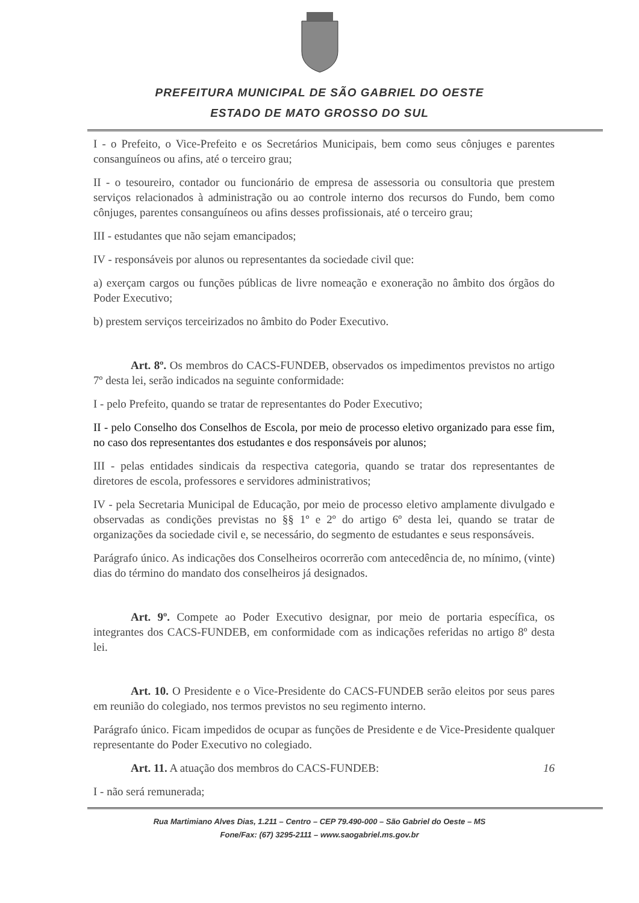PREFEITURA MUNICIPAL DE SÃO GABRIEL DO OESTE
ESTADO DE MATO GROSSO DO SUL
I - o Prefeito, o Vice-Prefeito e os Secretários Municipais, bem como seus cônjuges e parentes consanguíneos ou afins, até o terceiro grau;
II - o tesoureiro, contador ou funcionário de empresa de assessoria ou consultoria que prestem serviços relacionados à administração ou ao controle interno dos recursos do Fundo, bem como cônjuges, parentes consanguíneos ou afins desses profissionais, até o terceiro grau;
III - estudantes que não sejam emancipados;
IV - responsáveis por alunos ou representantes da sociedade civil que:
a) exerçam cargos ou funções públicas de livre nomeação e exoneração no âmbito dos órgãos do Poder Executivo;
b) prestem serviços terceirizados no âmbito do Poder Executivo.
Art. 8º. Os membros do CACS-FUNDEB, observados os impedimentos previstos no artigo 7º desta lei, serão indicados na seguinte conformidade:
I - pelo Prefeito, quando se tratar de representantes do Poder Executivo;
II - pelo Conselho dos Conselhos de Escola, por meio de processo eletivo organizado para esse fim, no caso dos representantes dos estudantes e dos responsáveis por alunos;
III - pelas entidades sindicais da respectiva categoria, quando se tratar dos representantes de diretores de escola, professores e servidores administrativos;
IV - pela Secretaria Municipal de Educação, por meio de processo eletivo amplamente divulgado e observadas as condições previstas no §§ 1º e 2º do artigo 6º desta lei, quando se tratar de organizações da sociedade civil e, se necessário, do segmento de estudantes e seus responsáveis.
Parágrafo único. As indicações dos Conselheiros ocorrerão com antecedência de, no mínimo, (vinte) dias do término do mandato dos conselheiros já designados.
Art. 9º. Compete ao Poder Executivo designar, por meio de portaria específica, os integrantes dos CACS-FUNDEB, em conformidade com as indicações referidas no artigo 8º desta lei.
Art. 10. O Presidente e o Vice-Presidente do CACS-FUNDEB serão eleitos por seus pares em reunião do colegiado, nos termos previstos no seu regimento interno.
Parágrafo único. Ficam impedidos de ocupar as funções de Presidente e de Vice-Presidente qualquer representante do Poder Executivo no colegiado.
Art. 11. A atuação dos membros do CACS-FUNDEB: 16
I - não será remunerada;
Rua Martimiano Alves Dias, 1.211 – Centro – CEP 79.490-000 – São Gabriel do Oeste – MS
Fone/Fax: (67) 3295-2111 – www.saogabriel.ms.gov.br